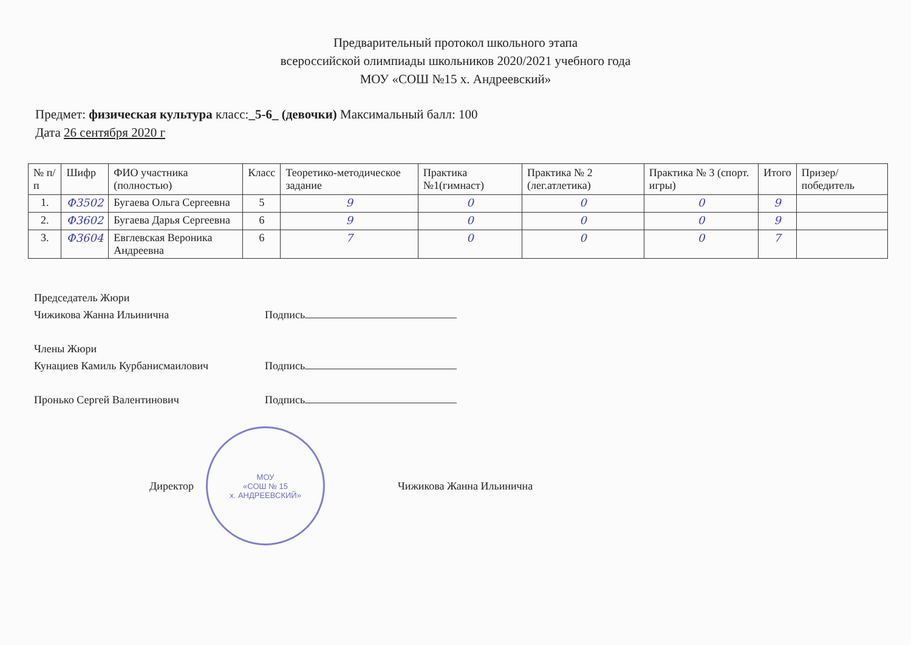Предварительный протокол школьного этапа
всероссийской олимпиады школьников 2020/2021 учебного года
МОУ «СОШ №15 х. Андреевский»
Предмет: физическая культура класс:_5-6_ (девочки) Максимальный балл: 100
Дата 26 сентября 2020 г
| № п/п | Шифр | ФИО участника (полностью) | Класс | Теоретико-методическое задание | Практика №1(гимнаст) | Практика № 2 (лег.атлетика) | Практика № 3 (спорт. игры) | Итого | Призер/ победитель |
| --- | --- | --- | --- | --- | --- | --- | --- | --- | --- |
| 1. | Ф3502 | Бугаева Ольга Сергеевна | 5 | 9 | 0 | 0 | 0 | 9 | |
| 2. | Ф3602 | Бугаева Дарья Сергеевна | 6 | 9 | 0 | 0 | 0 | 9 | |
| 3. | Ф3604 | Евглевская Вероника Андреевна | 6 | 7 | 0 | 0 | 0 | 7 | |
Председатель Жюри
Чижикова Жанна Ильинична Подпись
Члены Жюри
Кунациев Камиль Курбанисмаилович Подпись
Пронько Сергей Валентинович Подпись
Директор
МОУ
«СОШ № 15
х. АНДРЕЕВСКИЙ»
Чижикова Жанна Ильинична